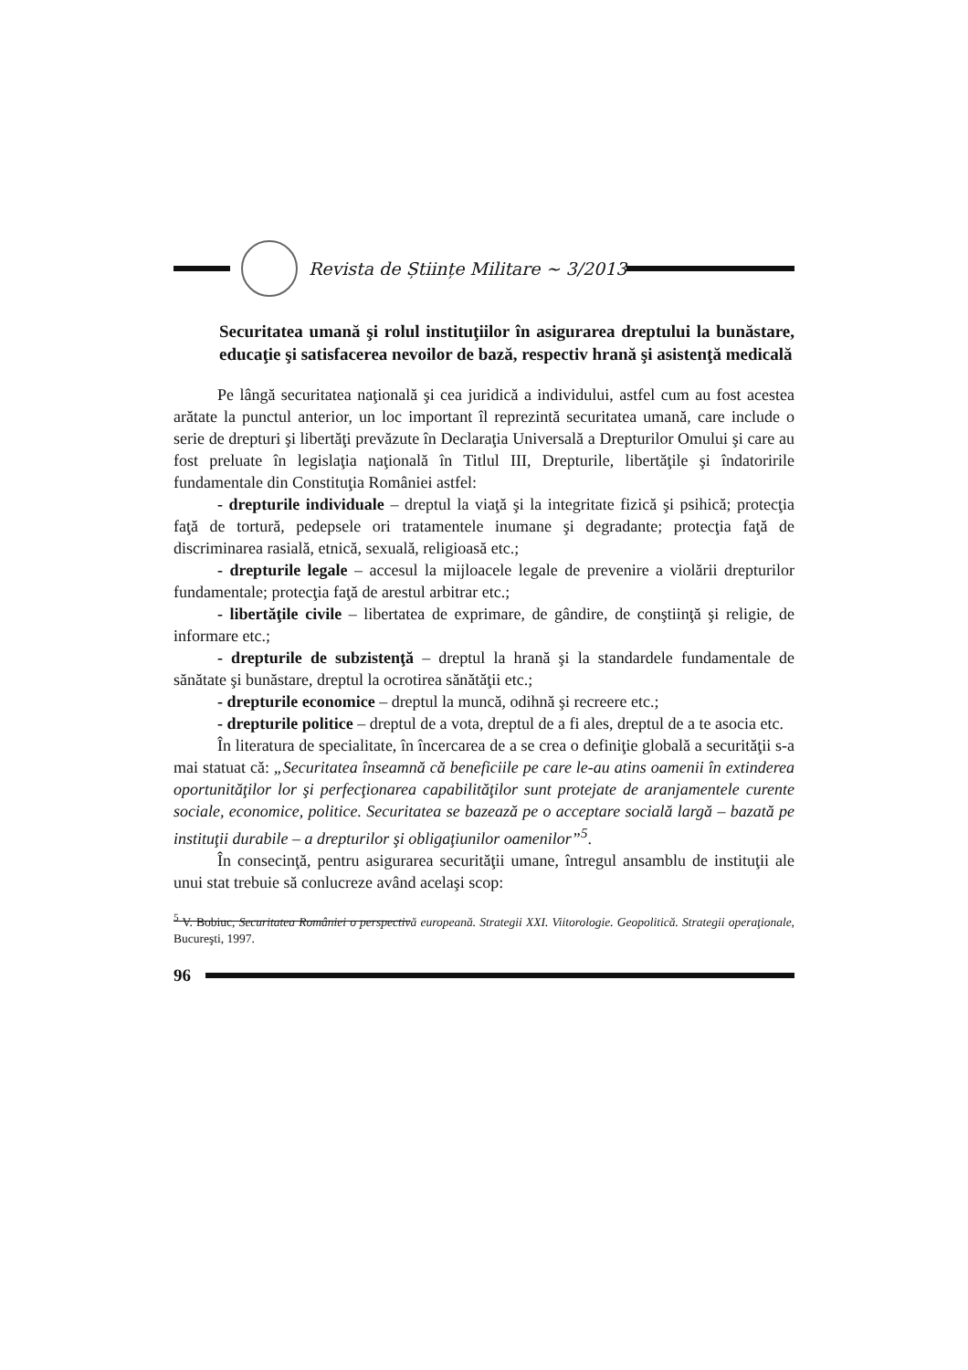Revista de Științe Militare ~ 3/2013
Securitatea umană şi rolul instituţiilor în asigurarea dreptului la bunăstare, educaţie şi satisfacerea nevoilor de bază, respectiv hrană şi asistenţă medicală
Pe lângă securitatea naţională şi cea juridică a individului, astfel cum au fost acestea arătate la punctul anterior, un loc important îl reprezintă securitatea umană, care include o serie de drepturi şi libertăţi prevăzute în Declaraţia Universală a Drepturilor Omului şi care au fost preluate în legislaţia naţională în Titlul III, Drepturile, libertăţile şi îndatoririle fundamentale din Constituţia României astfel:
- drepturile individuale – dreptul la viaţă şi la integritate fizică şi psihică; protecţia faţă de tortură, pedepsele ori tratamentele inumane şi degradante; protecţia faţă de discriminarea rasială, etnică, sexuală, religioasă etc.;
- drepturile legale – accesul la mijloacele legale de prevenire a violării drepturilor fundamentale; protecţia faţă de arestul arbitrar etc.;
- libertăţile civile – libertatea de exprimare, de gândire, de conştiinţă şi religie, de informare etc.;
- drepturile de subzistenţă – dreptul la hrană şi la standardele fundamentale de sănătate şi bunăstare, dreptul la ocrotirea sănătăţii etc.;
- drepturile economice – dreptul la muncă, odihnă şi recreere etc.;
- drepturile politice – dreptul de a vota, dreptul de a fi ales, dreptul de a te asocia etc.
În literatura de specialitate, în încercarea de a se crea o definiţie globală a securităţii s-a mai statuat că: „Securitatea înseamnă că beneficiile pe care le-au atins oamenii în extinderea oportunităţilor lor şi perfecţionarea capabilităţilor sunt protejate de aranjamentele curente sociale, economice, politice. Securitatea se bazează pe o acceptare socială largă – bazată pe instituţii durabile – a drepturilor şi obligaţiunilor oamenilor”<sup>5</sup>.
În consecinţă, pentru asigurarea securităţii umane, întregul ansamblu de instituţii ale unui stat trebuie să conlucreze având acelaşi scop:
<sup>5</sup> V. Bobiuc, Securitatea României o perspectivă europeană. Strategii XXI. Viitorologie. Geopolitică. Strategii operaţionale, Bucureşti, 1997.
96